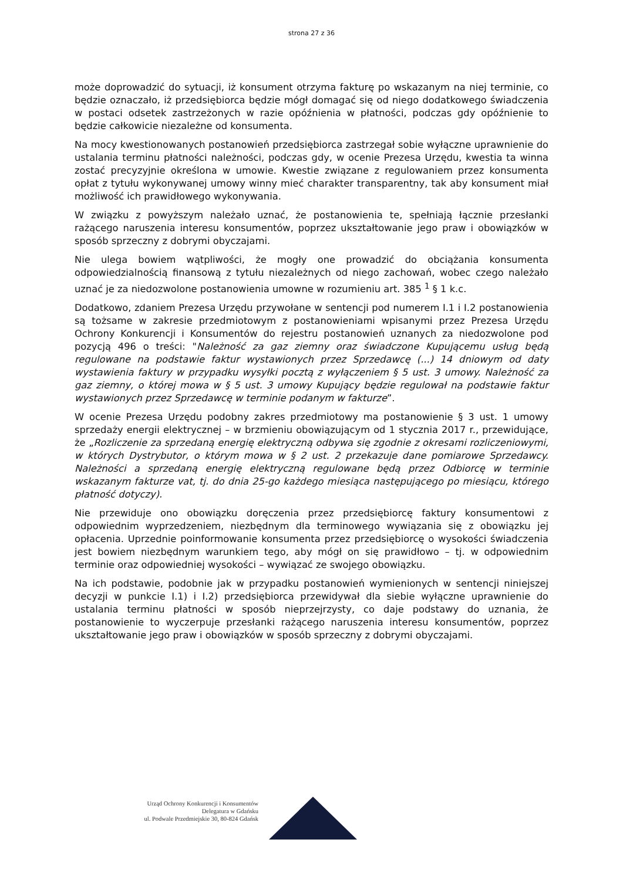strona 27 z 36
może doprowadzić do sytuacji, iż konsument otrzyma fakturę po wskazanym na niej terminie, co będzie oznaczało, iż przedsiębiorca będzie mógł domagać się od niego dodatkowego świadczenia w postaci odsetek zastrzeżonych w razie opóźnienia w płatności, podczas gdy opóźnienie to będzie całkowicie niezależne od konsumenta.
Na mocy kwestionowanych postanowień przedsiębiorca zastrzegał sobie wyłączne uprawnienie do ustalania terminu płatności należności, podczas gdy, w ocenie Prezesa Urzędu, kwestia ta winna zostać precyzyjnie określona w umowie. Kwestie związane z regulowaniem przez konsumenta opłat z tytułu wykonywanej umowy winny mieć charakter transparentny, tak aby konsument miał możliwość ich prawidłowego wykonywania.
W związku z powyższym należało uznać, że postanowienia te, spełniają łącznie przesłanki rażącego naruszenia interesu konsumentów, poprzez ukształtowanie jego praw i obowiązków w sposób sprzeczny z dobrymi obyczajami.
Nie ulega bowiem wątpliwości, że mogły one prowadzić do obciążania konsumenta odpowiedzialnością finansową z tytułu niezależnych od niego zachowań, wobec czego należało uznać je za niedozwolone postanowienia umowne w rozumieniu art. 385 <sup>1</sup> § 1 k.c.
Dodatkowo, zdaniem Prezesa Urzędu przywołane w sentencji pod numerem I.1 i I.2 postanowienia są tożsame w zakresie przedmiotowym z postanowieniami wpisanymi przez Prezesa Urzędu Ochrony Konkurencji i Konsumentów do rejestru postanowień uznanych za niedozwolone pod pozycją 496 o treści: "Należność za gaz ziemny oraz świadczone Kupującemu usług będą regulowane na podstawie faktur wystawionych przez Sprzedawcę (...) 14 dniowym od daty wystawienia faktury w przypadku wysyłki pocztą z wyłączeniem § 5 ust. 3 umowy. Należność za gaz ziemny, o której mowa w § 5 ust. 3 umowy Kupujący będzie regulował na podstawie faktur wystawionych przez Sprzedawcę w terminie podanym w fakturze”.
W ocenie Prezesa Urzędu podobny zakres przedmiotowy ma postanowienie § 3 ust. 1 umowy sprzedaży energii elektrycznej – w brzmieniu obowiązującym od 1 stycznia 2017 r., przewidujące, że „Rozliczenie za sprzedaną energię elektryczną odbywa się zgodnie z okresami rozliczeniowymi, w których Dystrybutor, o którym mowa w § 2 ust. 2 przekazuje dane pomiarowe Sprzedawcy. Należności a sprzedaną energię elektryczną regulowane będą przez Odbiorcę w terminie wskazanym fakturze vat, tj. do dnia 25-go każdego miesiąca następującego po miesiącu, którego płatność dotyczy).
Nie przewiduje ono obowiązku doręczenia przez przedsiębiorcę faktury konsumentowi z odpowiednim wyprzedzeniem, niezbędnym dla terminowego wywiązania się z obowiązku jej opłacenia. Uprzednie poinformowanie konsumenta przez przedsiębiorcę o wysokości świadczenia jest bowiem niezbędnym warunkiem tego, aby mógł on się prawidłowo – tj. w odpowiednim terminie oraz odpowiedniej wysokości – wywiązać ze swojego obowiązku.
Na ich podstawie, podobnie jak w przypadku postanowień wymienionych w sentencji niniejszej decyzji w punkcie I.1) i I.2) przedsiębiorca przewidywał dla siebie wyłączne uprawnienie do ustalania terminu płatności w sposób nieprzejrzysty, co daje podstawy do uznania, że postanowienie to wyczerpuje przesłanki rażącego naruszenia interesu konsumentów, poprzez ukształtowanie jego praw i obowiązków w sposób sprzeczny z dobrymi obyczajami.
Urząd Ochrony Konkurencji i Konsumentów
Delegatura w Gdańsku
ul. Podwale Przedmiejskie 30, 80-824 Gdańsk